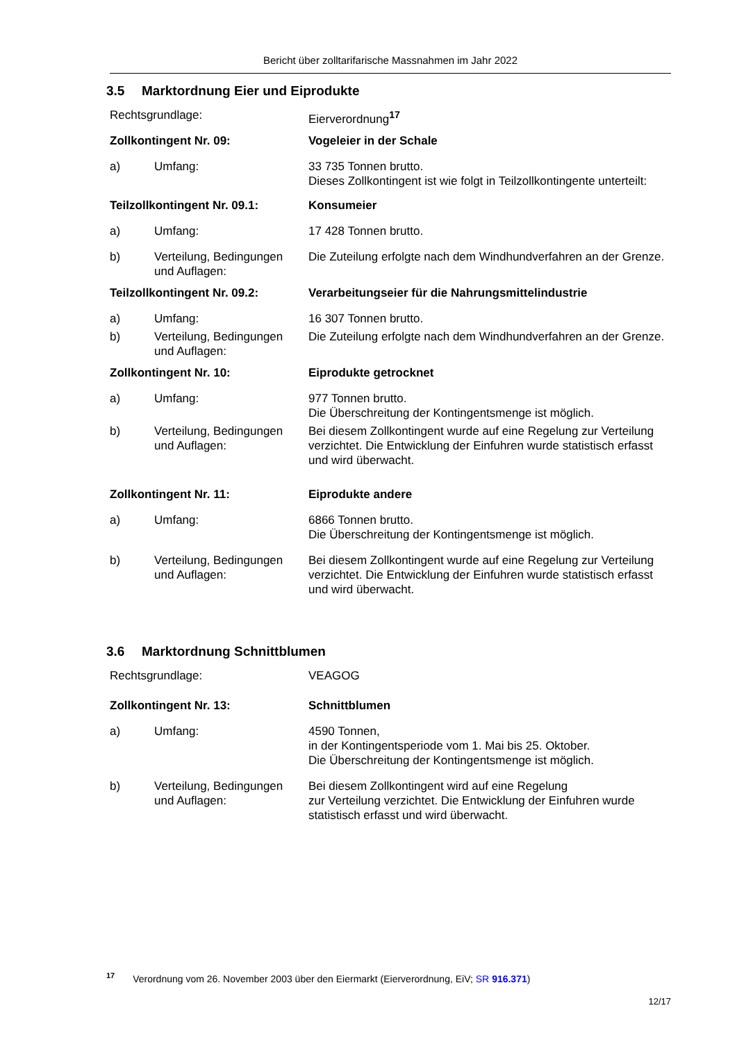Bericht über zolltarifarische Massnahmen im Jahr 2022
3.5 Marktordnung Eier und Eiprodukte
Rechtsgrundlage: Eierverordnung<sup>17</sup>
Zollkontingent Nr. 09: Vogeleier in der Schale
a) Umfang: 33 735 Tonnen brutto.
Dieses Zollkontingent ist wie folgt in Teilzollkontingente unterteilt:
Teilzollkontingent Nr. 09.1: Konsumeier
a) Umfang: 17 428 Tonnen brutto.
b) Verteilung, Bedingungen und Auflagen:
Die Zuteilung erfolgte nach dem Windhundverfahren an der Grenze.
Teilzollkontingent Nr. 09.2: Verarbeitungseier für die Nahrungsmittelindustrie
a) Umfang: 16 307 Tonnen brutto.
b) Verteilung, Bedingungen und Auflagen:
Die Zuteilung erfolgte nach dem Windhundverfahren an der Grenze.
Zollkontingent Nr. 10: Eiprodukte getrocknet
a) Umfang: 977 Tonnen brutto.
Die Überschreitung der Kontingentsmenge ist möglich.
b) Verteilung, Bedingungen und Auflagen:
Bei diesem Zollkontingent wurde auf eine Regelung zur Verteilung verzichtet. Die Entwicklung der Einfuhren wurde statistisch erfasst und wird überwacht.
Zollkontingent Nr. 11: Eiprodukte andere
a) Umfang: 6866 Tonnen brutto.
Die Überschreitung der Kontingentsmenge ist möglich.
b) Verteilung, Bedingungen und Auflagen:
Bei diesem Zollkontingent wurde auf eine Regelung zur Verteilung verzichtet. Die Entwicklung der Einfuhren wurde statistisch erfasst und wird überwacht.
3.6 Marktordnung Schnittblumen
Rechtsgrundlage: VEAGOG
Zollkontingent Nr. 13: Schnittblumen
a) Umfang: 4590 Tonnen,
in der Kontingentsperiode vom 1. Mai bis 25. Oktober.
Die Überschreitung der Kontingentsmenge ist möglich.
b) Verteilung, Bedingungen und Auflagen:
Bei diesem Zollkontingent wird auf eine Regelung
zur Verteilung verzichtet. Die Entwicklung der Einfuhren wurde statistisch erfasst und wird überwacht.
<sup>17</sup> Verordnung vom 26. November 2003 über den Eiermarkt (Eierverordnung, EiV; SR 916.371)
12/17